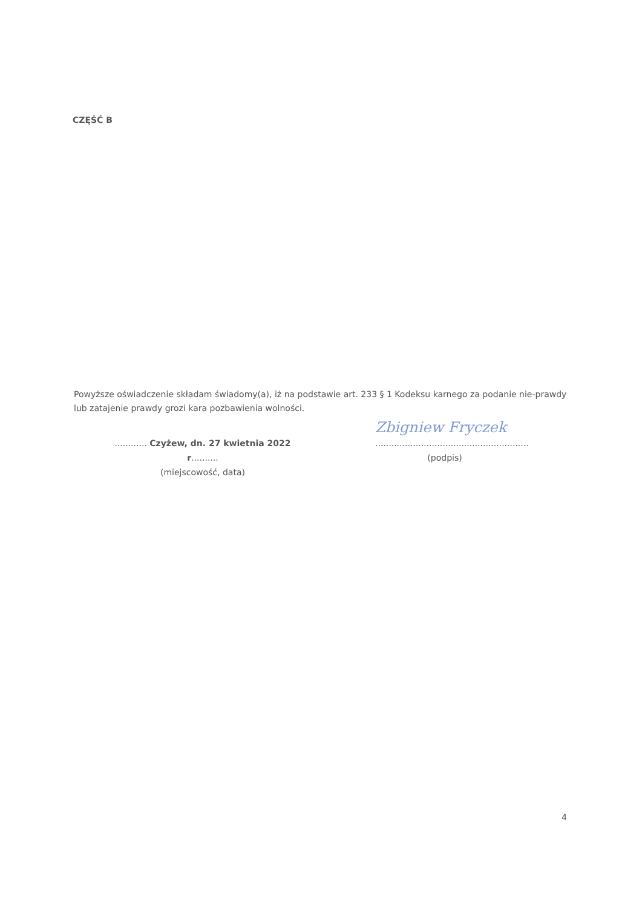CZĘŚĆ B
Powyższe oświadczenie składam świadomy(a), iż na podstawie art. 233 § 1 Kodeksu karnego za podanie nie-prawdy lub zatajenie prawdy grozi kara pozbawienia wolności.
Zbigniew Fryczek
............ Czyżew, dn. 27 kwietnia 2022 r..........
(miejscowość, data)
.........................................................
(podpis)
4